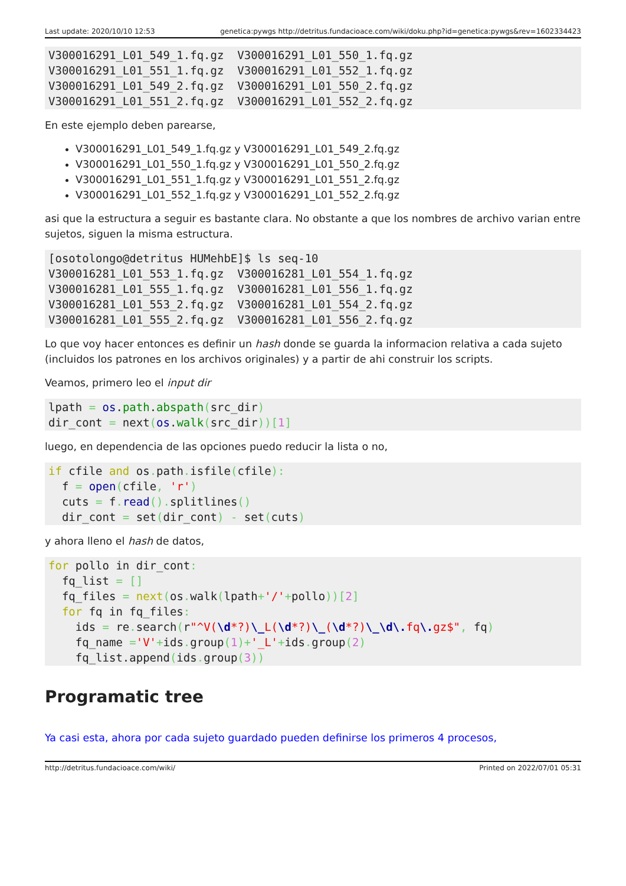Last update: 2020/10/10 12:53 genetica:pywgs http://detritus.fundacioace.com/wiki/doku.php?id=genetica:pywgs&rev=1602334423
V300016291_L01_549_1.fq.gz  V300016291_L01_550_1.fq.gz
V300016291_L01_551_1.fq.gz  V300016291_L01_552_1.fq.gz
V300016291_L01_549_2.fq.gz  V300016291_L01_550_2.fq.gz
V300016291_L01_551_2.fq.gz  V300016291_L01_552_2.fq.gz
En este ejemplo deben parearse,
V300016291_L01_549_1.fq.gz y V300016291_L01_549_2.fq.gz
V300016291_L01_550_1.fq.gz y V300016291_L01_550_2.fq.gz
V300016291_L01_551_1.fq.gz y V300016291_L01_551_2.fq.gz
V300016291_L01_552_1.fq.gz y V300016291_L01_552_2.fq.gz
asi que la estructura a seguir es bastante clara. No obstante a que los nombres de archivo varian entre sujetos, siguen la misma estructura.
[osotolongo@detritus HUMehbE]$ ls seq-10
V300016281_L01_553_1.fq.gz  V300016281_L01_554_1.fq.gz
V300016281_L01_555_1.fq.gz  V300016281_L01_556_1.fq.gz
V300016281_L01_553_2.fq.gz  V300016281_L01_554_2.fq.gz
V300016281_L01_555_2.fq.gz  V300016281_L01_556_2.fq.gz
Lo que voy hacer entonces es definir un hash donde se guarda la informacion relativa a cada sujeto (incluidos los patrones en los archivos originales) y a partir de ahi construir los scripts.
Veamos, primero leo el input dir
lpath = os.path.abspath(src_dir)
dir_cont = next(os.walk(src_dir))[1]
luego, en dependencia de las opciones puedo reducir la lista o no,
if cfile and os. path. isfile(cfile):
  f = open(cfile, 'r')
  cuts = f. read(). splitlines()
  dir_cont = set(dir_cont) - set(cuts)
y ahora lleno el hash de datos,
for pollo in dir_cont:
  fq_list = []
  fq_files = next(os. walk(lpath+'/'+pollo))[2]
  for fq in fq_files:
    ids = re. search(r"^V(\d*?)\_L(\d*?)\_(\d*?)\_\d\. fq\. gz$", fq)
    fq_name ='V'+ids. group(1)+'_L'+ids. group(2)
    fq_list.append(ids. group(3))
Programatic tree
Ya casi esta, ahora por cada sujeto guardado pueden definirse los primeros 4 procesos,
http://detritus.fundacioace.com/wiki/ Printed on 2022/07/01 05:31